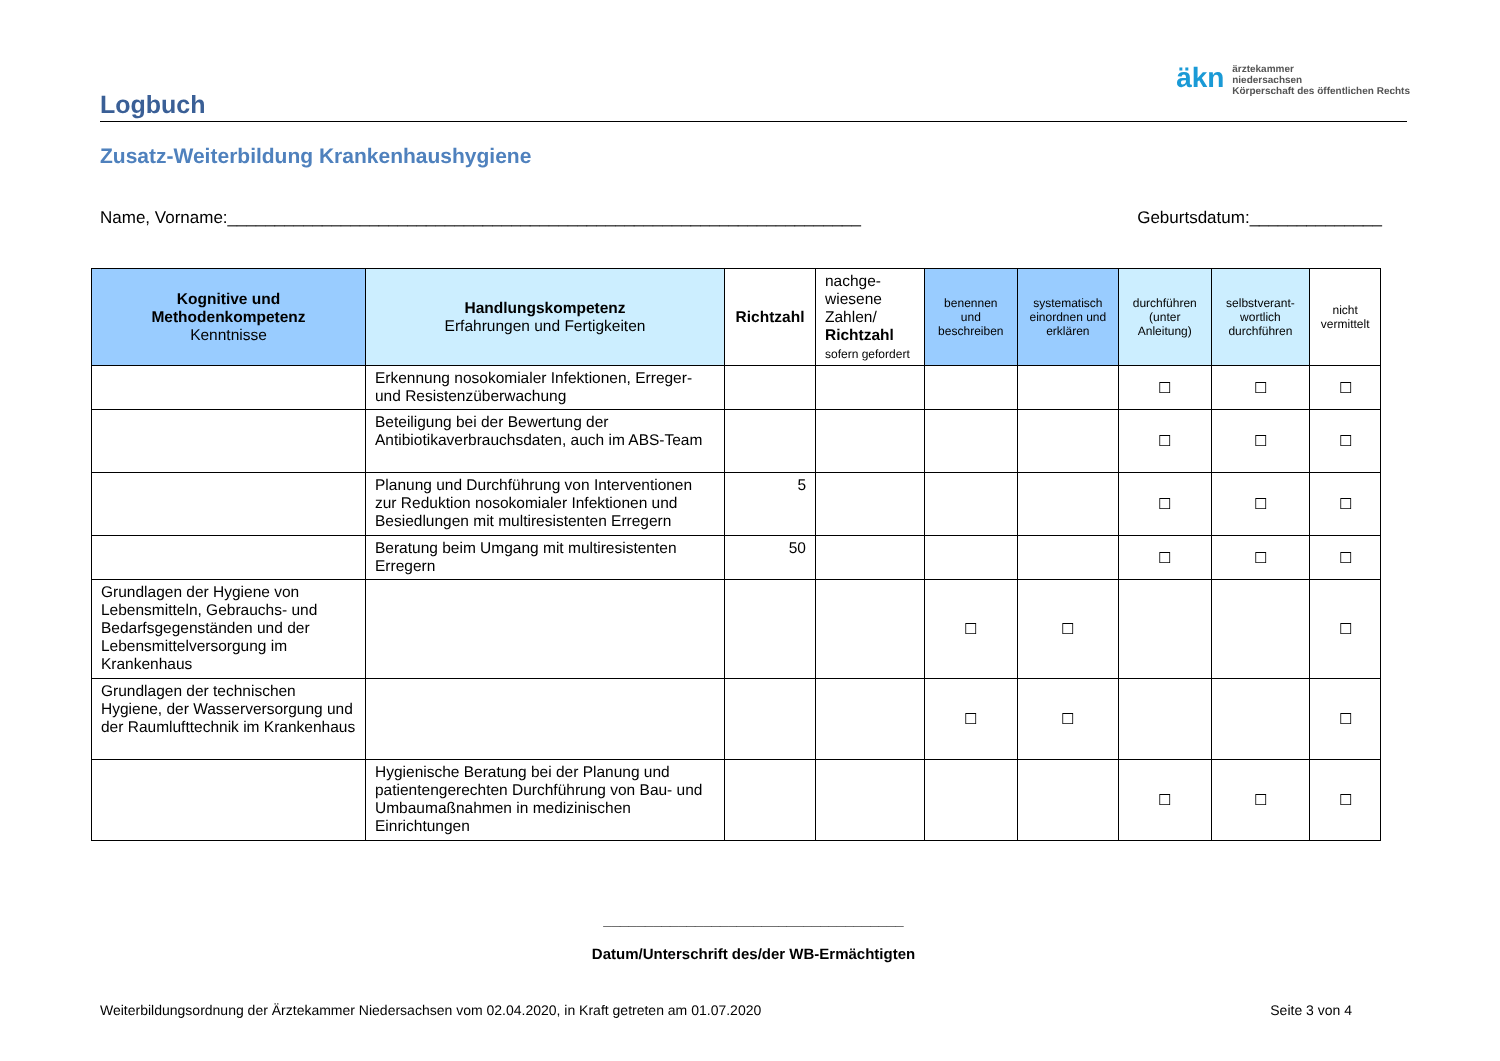äkn ärztekammer
niedersachsen
Körperschaft des öffentlichen Rechts
Logbuch
Zusatz-Weiterbildung Krankenhaushygiene
Name, Vorname:___________________________________________________________________ Geburtsdatum:______________
| Kognitive und Methodenkompetenz Kenntnisse | Handlungskompetenz Erfahrungen und Fertigkeiten | Richtzahl | nachge- wiesene Zahlen/ Richtzahl sofern gefordert | benennen und beschreiben | systematisch einordnen und erklären | durchführen (unter Anleitung) | selbstverant-wortlich durchführen | nicht vermittelt |
| --- | --- | --- | --- | --- | --- | --- | --- | --- |
| | Erkennung nosokomialer Infektionen, Erreger- und Resistenzüberwachung | | | | | ☐ | ☐ | ☐ |
| | Beteiligung bei der Bewertung der Antibiotikaverbrauchsdaten, auch im ABS-Team | | | | | ☐ | ☐ | ☐ |
| | Planung und Durchführung von Interventionen zur Reduktion nosokomialer Infektionen und Besiedlungen mit multiresistenten Erregern | 5 | | | | ☐ | ☐ | ☐ |
| | Beratung beim Umgang mit multiresistenten Erregern | 50 | | | | ☐ | ☐ | ☐ |
| Grundlagen der Hygiene von Lebensmitteln, Gebrauchs- und Bedarfsgegenständen und der Lebensmittelversorgung im Krankenhaus | | | | ☐ | ☐ | | | ☐ |
| Grundlagen der technischen Hygiene, der Wasserversorgung und der Raumlufttechnik im Krankenhaus | | | | ☐ | ☐ | | | ☐ |
| | Hygienische Beratung bei der Planung und patientengerechten Durchführung von Bau- und Umbaumaßnahmen in medizinischen Einrichtungen | | | | | ☐ | ☐ | ☐ |
____________________________________
Datum/Unterschrift des/der WB-Ermächtigten
Weiterbildungsordnung der Ärztekammer Niedersachsen vom 02.04.2020, in Kraft getreten am 01.07.2020 Seite 3 von 4